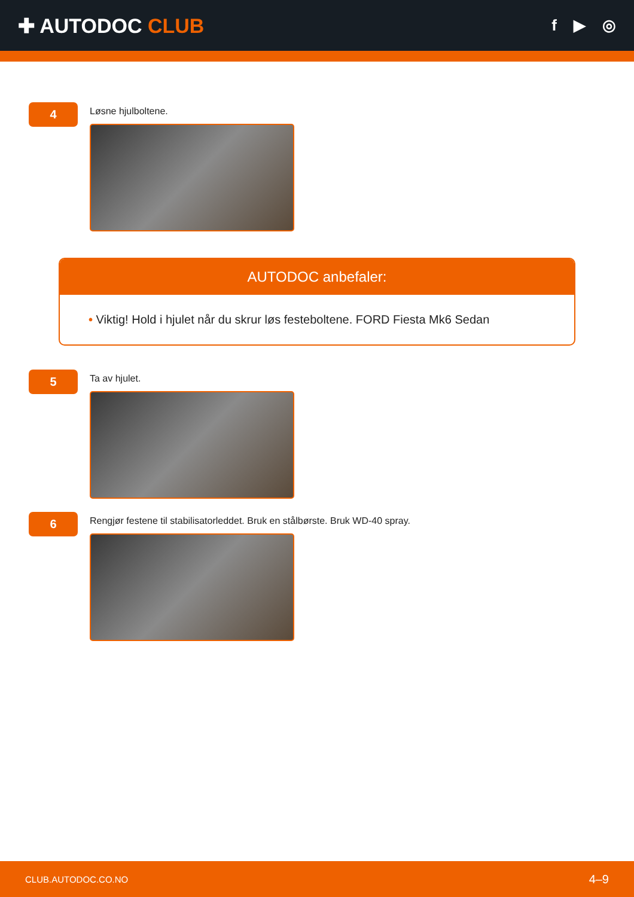✚ AUTODOC CLUB
f ▶ ◎
4
Løsne hjulboltene.
AUTODOC anbefaler:
• Viktig! Hold i hjulet når du skrur løs festeboltene. FORD Fiesta Mk6 Sedan
5
Ta av hjulet.
6
Rengjør festene til stabilisatorleddet. Bruk en stålbørste. Bruk WD-40 spray.
CLUB.AUTODOC.CO.NO 4–9